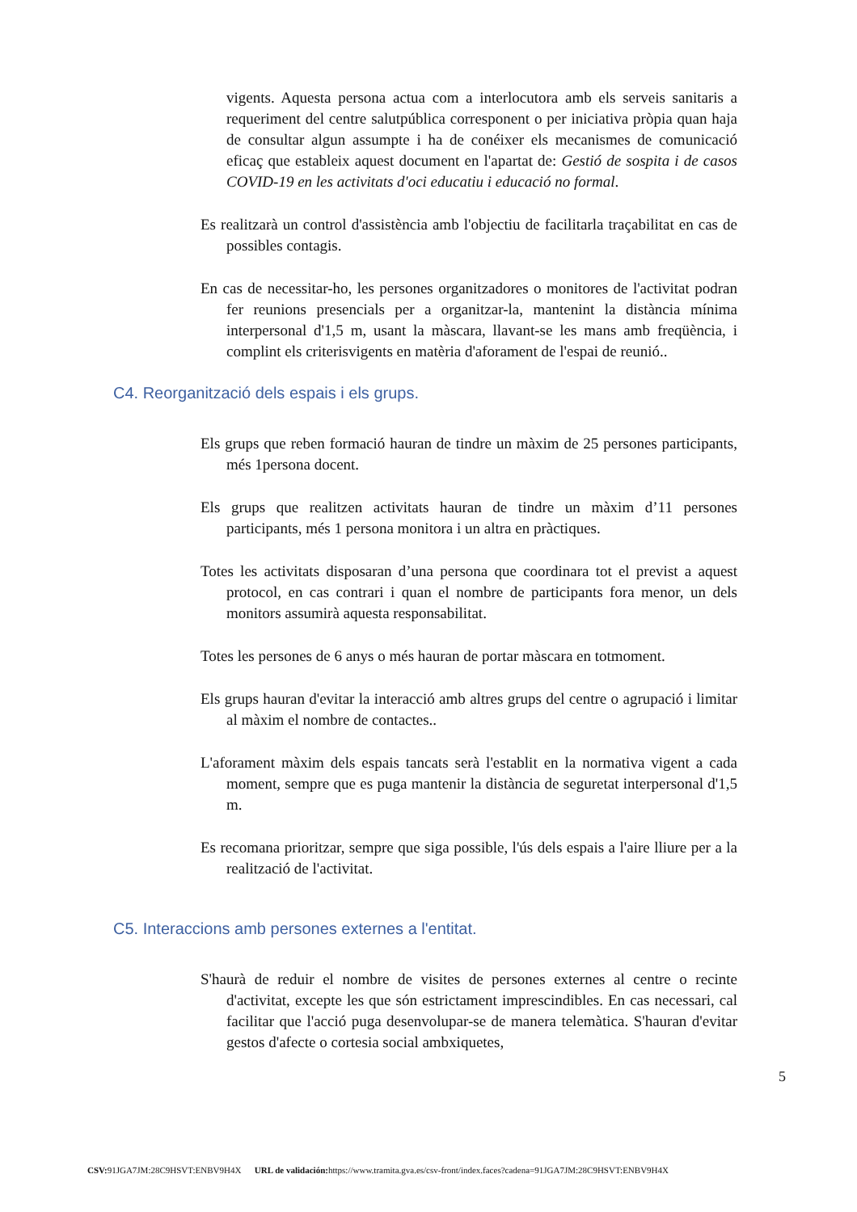vigents. Aquesta persona actua com a interlocutora amb els serveis sanitaris a requeriment del centre salutpública corresponent o per iniciativa pròpia quan haja de consultar algun assumpte i ha de conéixer els mecanismes de comunicació eficaç que estableix aquest document en l'apartat de: Gestió de sospita i de casos COVID-19 en les activitats d'oci educatiu i educació no formal.
Es realitzarà un control d'assistència amb l'objectiu de facilitarla traçabilitat en cas de possibles contagis.
En cas de necessitar-ho, les persones organitzadores o monitores de l'activitat podran fer reunions presencials per a organitzar-la, mantenint la distància mínima interpersonal d'1,5 m, usant la màscara, llavant-se les mans amb freqüència, i complint els criterisvigents en matèria d'aforament de l'espai de reunió..
C4. Reorganització dels espais i els grups.
Els grups que reben formació hauran de tindre un màxim de 25 persones participants, més 1persona docent.
Els grups que realitzen activitats hauran de tindre un màxim d’11 persones participants, més 1 persona monitora i un altra en pràctiques.
Totes les activitats disposaran d’una persona que coordinara tot el previst a aquest protocol, en cas contrari i quan el nombre de participants fora menor, un dels monitors assumirà aquesta responsabilitat.
Totes les persones de 6 anys o més hauran de portar màscara en totmoment.
Els grups hauran d'evitar la interacció amb altres grups del centre o agrupació i limitar al màxim el nombre de contactes..
L'aforament màxim dels espais tancats serà l'establit en la normativa vigent a cada moment, sempre que es puga mantenir la distància de seguretat interpersonal d'1,5 m.
Es recomana prioritzar, sempre que siga possible, l'ús dels espais a l'aire lliure per a la realització de l'activitat.
C5. Interaccions amb persones externes a l'entitat.
S'haurà de reduir el nombre de visites de persones externes al centre o recinte d'activitat, excepte les que són estrictament imprescindibles. En cas necessari, cal facilitar que l'acció puga desenvolupar-se de manera telemàtica. S'hauran d'evitar gestos d'afecte o cortesia social ambxiquetes,
5
CSV: 91JGA7JM:28C9HSVT:ENBV9H4X URL de validación: https://www.tramita.gva.es/csv-front/index.faces?cadena=91JGA7JM:28C9HSVT:ENBV9H4X